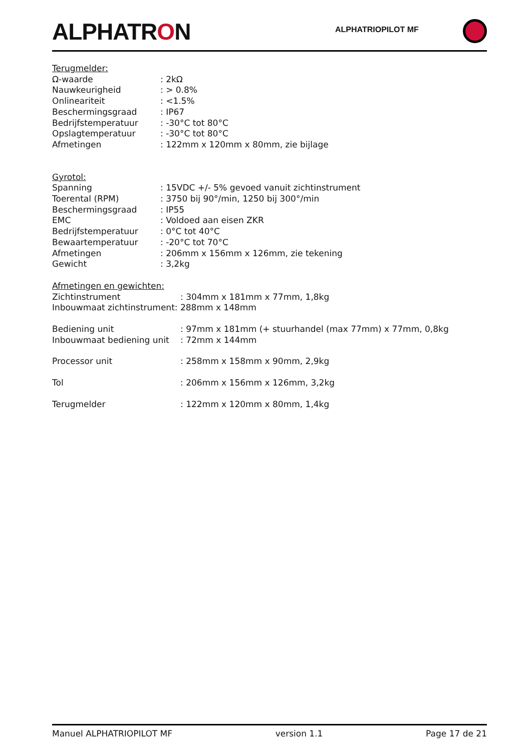ALPHATRON
ALPHATRIOPILOT MF
Terugmelder:
| Ω-waarde | : 2kΩ |
| Nauwkeurigheid | : > 0.8% |
| Onlineariteit | : <1.5% |
| Beschermingsgraad | : IP67 |
| Bedrijfstemperatuur | : -30°C tot 80°C |
| Opslagtemperatuur | : -30°C tot 80°C |
| Afmetingen | : 122mm x 120mm x 80mm, zie bijlage |
Gyrotol:
| Spanning | : 15VDC +/- 5% gevoed vanuit zichtinstrument |
| Toerental (RPM) | : 3750 bij 90°/min, 1250 bij 300°/min |
| Beschermingsgraad | : IP55 |
| EMC | : Voldoed aan eisen ZKR |
| Bedrijfstemperatuur | : 0°C tot 40°C |
| Bewaartemperatuur | : -20°C tot 70°C |
| Afmetingen | : 206mm x 156mm x 126mm, zie tekening |
| Gewicht | : 3,2kg |
Afmetingen en gewichten:
| Zichtinstrument | : 304mm x 181mm x 77mm, 1,8kg |
| Inbouwmaat zichtinstrument: 288mm x 148mm | |
| Bediening unit | : 97mm x 181mm (+ stuurhandel (max 77mm) x 77mm, 0,8kg |
| Inbouwmaat bediening unit | : 72mm x 144mm |
| Processor unit | : 258mm x 158mm x 90mm, 2,9kg |
| Tol | : 206mm x 156mm x 126mm, 3,2kg |
| Terugmelder | : 122mm x 120mm x 80mm, 1,4kg |
Manuel ALPHATRIOPILOT MF version 1.1 Page 17 de 21